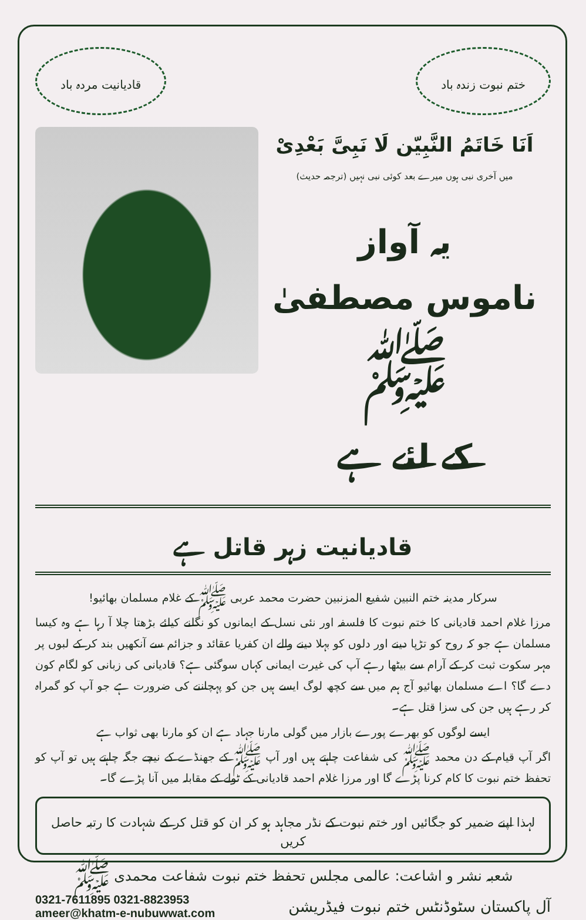ختم نبوت زندہ باد قادیانیت مردہ باد
اَنَا خَاتَمُ النَّبِیّن لَا نَبِیَّ بَعْدِیْ
میں آخری نبی ہوں میرے بعد کوئی نبی نہیں (ترجمہ حدیث)
یہ آواز
ناموس مصطفیٰ ﷺ
کے لئے ہے
قادیانیت زہر قاتل ہے
سرکار مدینہ ختم النبین شفیع المزنبین حضرت محمد عربی ﷺ کے غلام مسلمان بھائیو!
مرزا غلام احمد قادیانی کا ختم نبوت کا فلسفہ اور نئی نسل کے ایمانوں کو نگلنے کیلئے بڑھتا چلا آ رہا ہے وہ کیسا مسلمان ہے جو کہ روح کو تڑپا دینے اور دلوں کو بہلا دینے والے ان کفریا عقائد و جزائم سے آنکھیں بند کر کے لبوں پر مہر سکوت ثبت کر کے آرام سے بیٹھا رہے آپ کی غیرت ایمانی کہاں سوگئی ہے؟ قادیانی کی زبانی کو لگام کون دے گا؟ اے مسلمان بھائیو آج ہم میں سے کچھ لوگ ایسے ہیں جن کو پہچاننے کی ضرورت ہے جو آپ کو گمراہ کر رہے ہیں جن کی سزا قتل ہے۔
ایسے لوگوں کو بھرے پورے بازار میں گولی مارنا جہاد ہے ان کو مارنا بھی ثواب ہے
اگر آپ قیام کے دن محمد ﷺ کی شفاعت چاہتے ہیں اور آپ ﷺ کے جھنڈے کے نیچے جگہ چاہتے ہیں تو آپ کو تحفظ ختم نبوت کا کام کرنا پڑے گا اور مرزا غلام احمد قادیانی کے ٹولے کے مقابلہ میں آنا پڑے گا۔
لہذا اپنے ضمیر کو جگائیں اور ختم نبوت کے نڈر مجاہد ہو کر ان کو قتل کر کے شہادت کا رتبہ حاصل کریں
شعبہ نشر و اشاعت: عالمی مجلس تحفظ ختم نبوت شفاعت محمدی ﷺ
آل پاکستان سٹوڈنٹس ختم نبوت فیڈریشن
0321-7611895 0321-8823953
ameer@khatm-e-nubuwwat.com